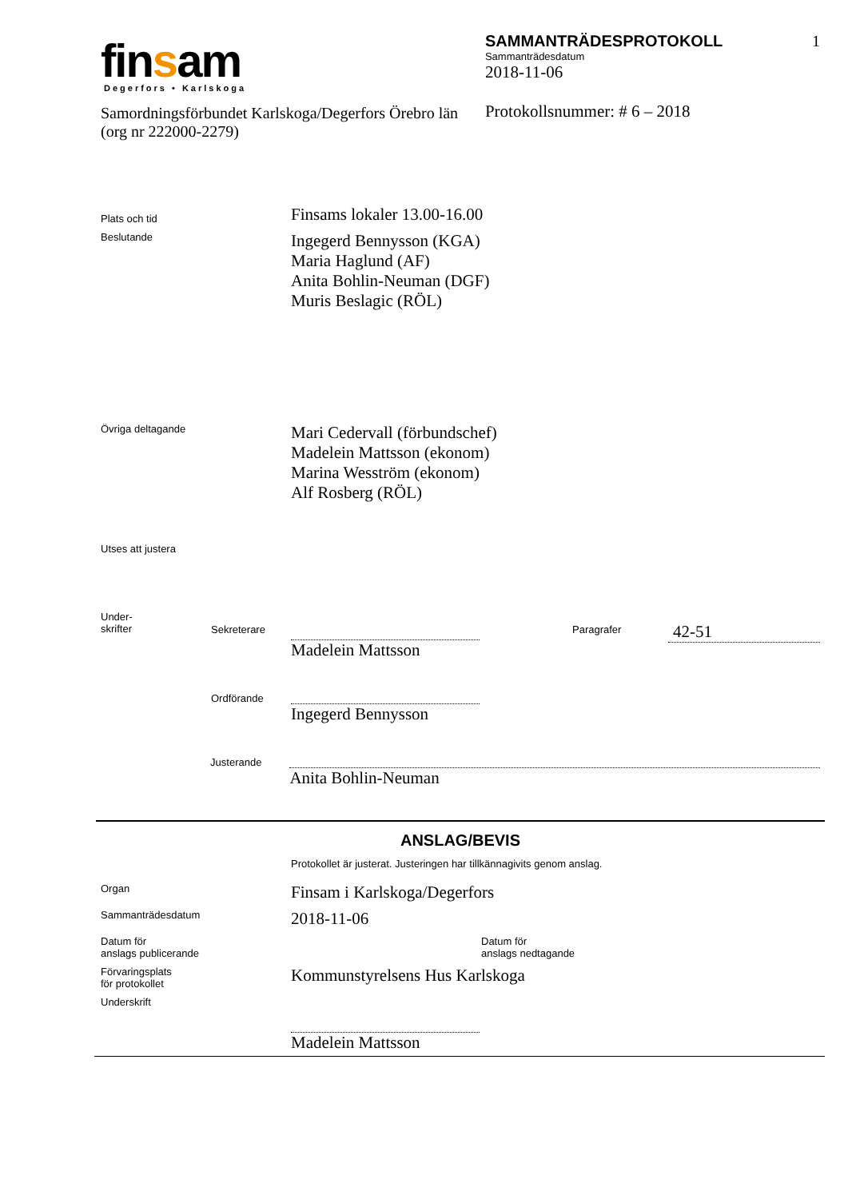finsam
Degerfors • Karlskoga
Samordningsförbundet Karlskoga/Degerfors Örebro län (org nr 222000-2279)
SAMMANTRÄDESPROTOKOLL 1
Sammanträdesdatum
2018-11-06
Protokollsnummer: # 6 – 2018
Plats och tid
Finsams lokaler 13.00-16.00
Beslutande
Ingegerd Bennysson (KGA)
Maria Haglund (AF)
Anita Bohlin-Neuman (DGF)
Muris Beslagic (RÖL)
Övriga deltagande
Mari Cedervall (förbundschef)
Madelein Mattsson (ekonom)
Marina Wesström (ekonom)
Alf Rosberg (RÖL)
Utses att justera
Under-
skrifter
Sekreterare
Madelein Mattsson
Paragrafer
42-51
Ordförande
Ingegerd Bennysson
Justerande
Anita Bohlin-Neuman
ANSLAG/BEVIS
Protokollet är justerat. Justeringen har tillkännagivits genom anslag.
Organ
Finsam i Karlskoga/Degerfors
Sammanträdesdatum
2018-11-06
Datum för
anslags publicerande
Datum för
anslags nedtagande
Förvaringsplats
för protokollet
Kommunstyrelsens Hus Karlskoga
Underskrift
Madelein Mattsson